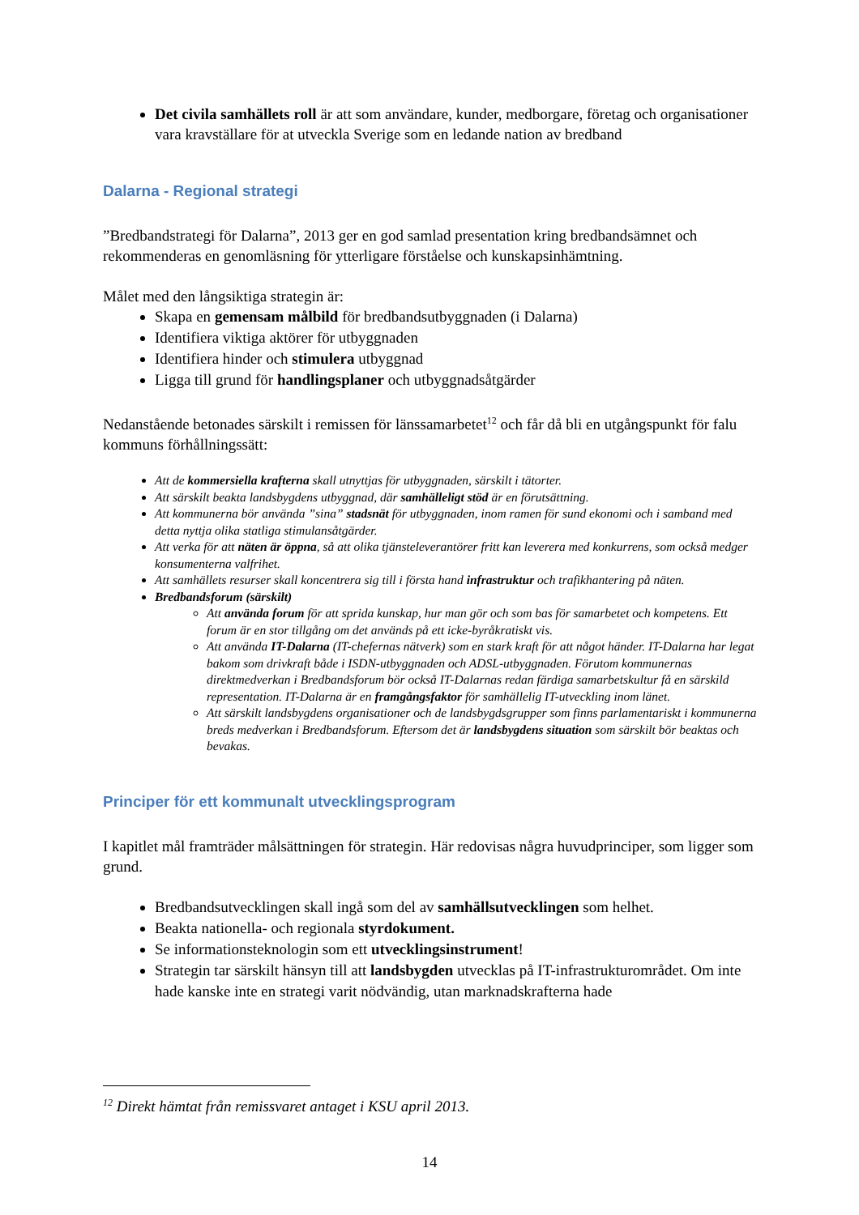Det civila samhällets roll är att som användare, kunder, medborgare, företag och organisationer vara kravställare för at utveckla Sverige som en ledande nation av bredband
Dalarna - Regional strategi
”Bredbandstrategi för Dalarna”, 2013 ger en god samlad presentation kring bredbandsämnet och rekommenderas en genomläsning för ytterligare förståelse och kunskapsinhämtning.
Målet med den långsiktiga strategin är:
Skapa en gemensam målbild för bredbandsutbyggnaden (i Dalarna)
Identifiera viktiga aktörer för utbyggnaden
Identifiera hinder och stimulera utbyggnad
Ligga till grund för handlingsplaner och utbyggnadsåtgärder
Nedanstående betonades särskilt i remissen för länssamarbetet<sup>12</sup> och får då bli en utgångspunkt för falu kommuns förhållningssätt:
Att de kommersiella krafterna skall utnyttjas för utbyggnaden, särskilt i tätorter.
Att särskilt beakta landsbygdens utbyggnad, där samhälleligt stöd är en förutsättning.
Att kommunerna bör använda ”sina” stadsnät för utbyggnaden, inom ramen för sund ekonomi och i samband med detta nyttja olika statliga stimulansåtgärder.
Att verka för att näten är öppna, så att olika tjänsteleverantörer fritt kan leverera med konkurrens, som också medger konsumenterna valfrihet.
Att samhällets resurser skall koncentrera sig till i första hand infrastruktur och trafikhantering på näten.
Bredbandsforum (särskilt)
Att använda forum för att sprida kunskap, hur man gör och som bas för samarbetet och kompetens. Ett forum är en stor tillgång om det används på ett icke-byråkratiskt vis.
Att använda IT-Dalarna (IT-chefernas nätverk) som en stark kraft för att något händer. IT-Dalarna har legat bakom som drivkraft både i ISDN-utbyggnaden och ADSL-utbyggnaden. Förutom kommunernas direktmedverkan i Bredbandsforum bör också IT-Dalarnas redan färdiga samarbetskultur få en särskild representation. IT-Dalarna är en framgångsfaktor för samhällelig IT-utveckling inom länet.
Att särskilt landsbygdens organisationer och de landsbygdsgrupper som finns parlamentariskt i kommunerna breds medverkan i Bredbandsforum. Eftersom det är landsbygdens situation som särskilt bör beaktas och bevakas.
Principer för ett kommunalt utvecklingsprogram
I kapitlet mål framträder målsättningen för strategin. Här redovisas några huvudprinciper, som ligger som grund.
Bredbandsutvecklingen skall ingå som del av samhällsutvecklingen som helhet.
Beakta nationella- och regionala styrdokument.
Se informationsteknologin som ett utvecklingsinstrument!
Strategin tar särskilt hänsyn till att landsbygden utvecklas på IT-infrastrukturområdet. Om inte hade kanske inte en strategi varit nödvändig, utan marknadskrafterna hade
<sup>12</sup> Direkt hämtat från remissvaret antaget i KSU april 2013.
14